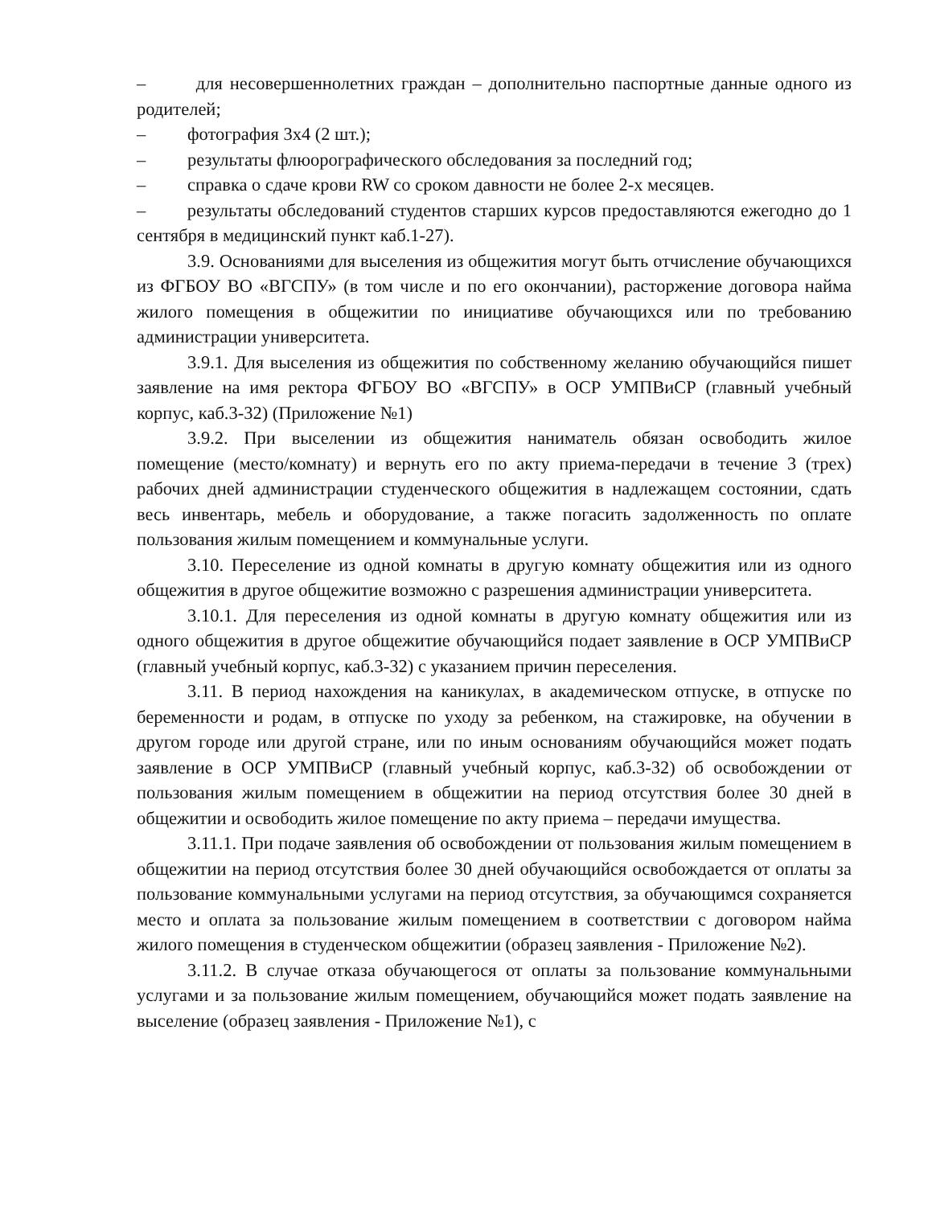– для несовершеннолетних граждан – дополнительно паспортные данные одного из родителей;
– фотография 3х4 (2 шт.);
– результаты флюорографического обследования за последний год;
– справка о сдаче крови RW со сроком давности не более 2-х месяцев.
– результаты обследований студентов старших курсов предоставляются ежегодно до 1 сентября в медицинский пункт каб.1-27).
3.9. Основаниями для выселения из общежития могут быть отчисление обучающихся из ФГБОУ ВО «ВГСПУ» (в том числе и по его окончании), расторжение договора найма жилого помещения в общежитии по инициативе обучающихся или по требованию администрации университета.
3.9.1. Для выселения из общежития по собственному желанию обучающийся пишет заявление на имя ректора ФГБОУ ВО «ВГСПУ» в ОСР УМПВиСР (главный учебный корпус, каб.3-32) (Приложение №1)
3.9.2. При выселении из общежития наниматель обязан освободить жилое помещение (место/комнату) и вернуть его по акту приема-передачи в течение 3 (трех) рабочих дней администрации студенческого общежития в надлежащем состоянии, сдать весь инвентарь, мебель и оборудование, а также погасить задолженность по оплате пользования жилым помещением и коммунальные услуги.
3.10. Переселение из одной комнаты в другую комнату общежития или из одного общежития в другое общежитие возможно с разрешения администрации университета.
3.10.1. Для переселения из одной комнаты в другую комнату общежития или из одного общежития в другое общежитие обучающийся подает заявление в ОСР УМПВиСР (главный учебный корпус, каб.3-32) с указанием причин переселения.
3.11. В период нахождения на каникулах, в академическом отпуске, в отпуске по беременности и родам, в отпуске по уходу за ребенком, на стажировке, на обучении в другом городе или другой стране, или по иным основаниям обучающийся может подать заявление в ОСР УМПВиСР (главный учебный корпус, каб.3-32) об освобождении от пользования жилым помещением в общежитии на период отсутствия более 30 дней в общежитии и освободить жилое помещение по акту приема – передачи имущества.
3.11.1. При подаче заявления об освобождении от пользования жилым помещением в общежитии на период отсутствия более 30 дней обучающийся освобождается от оплаты за пользование коммунальными услугами на период отсутствия, за обучающимся сохраняется место и оплата за пользование жилым помещением в соответствии с договором найма жилого помещения в студенческом общежитии (образец заявления - Приложение №2).
3.11.2. В случае отказа обучающегося от оплаты за пользование коммунальными услугами и за пользование жилым помещением, обучающийся может подать заявление на выселение (образец заявления - Приложение №1), с